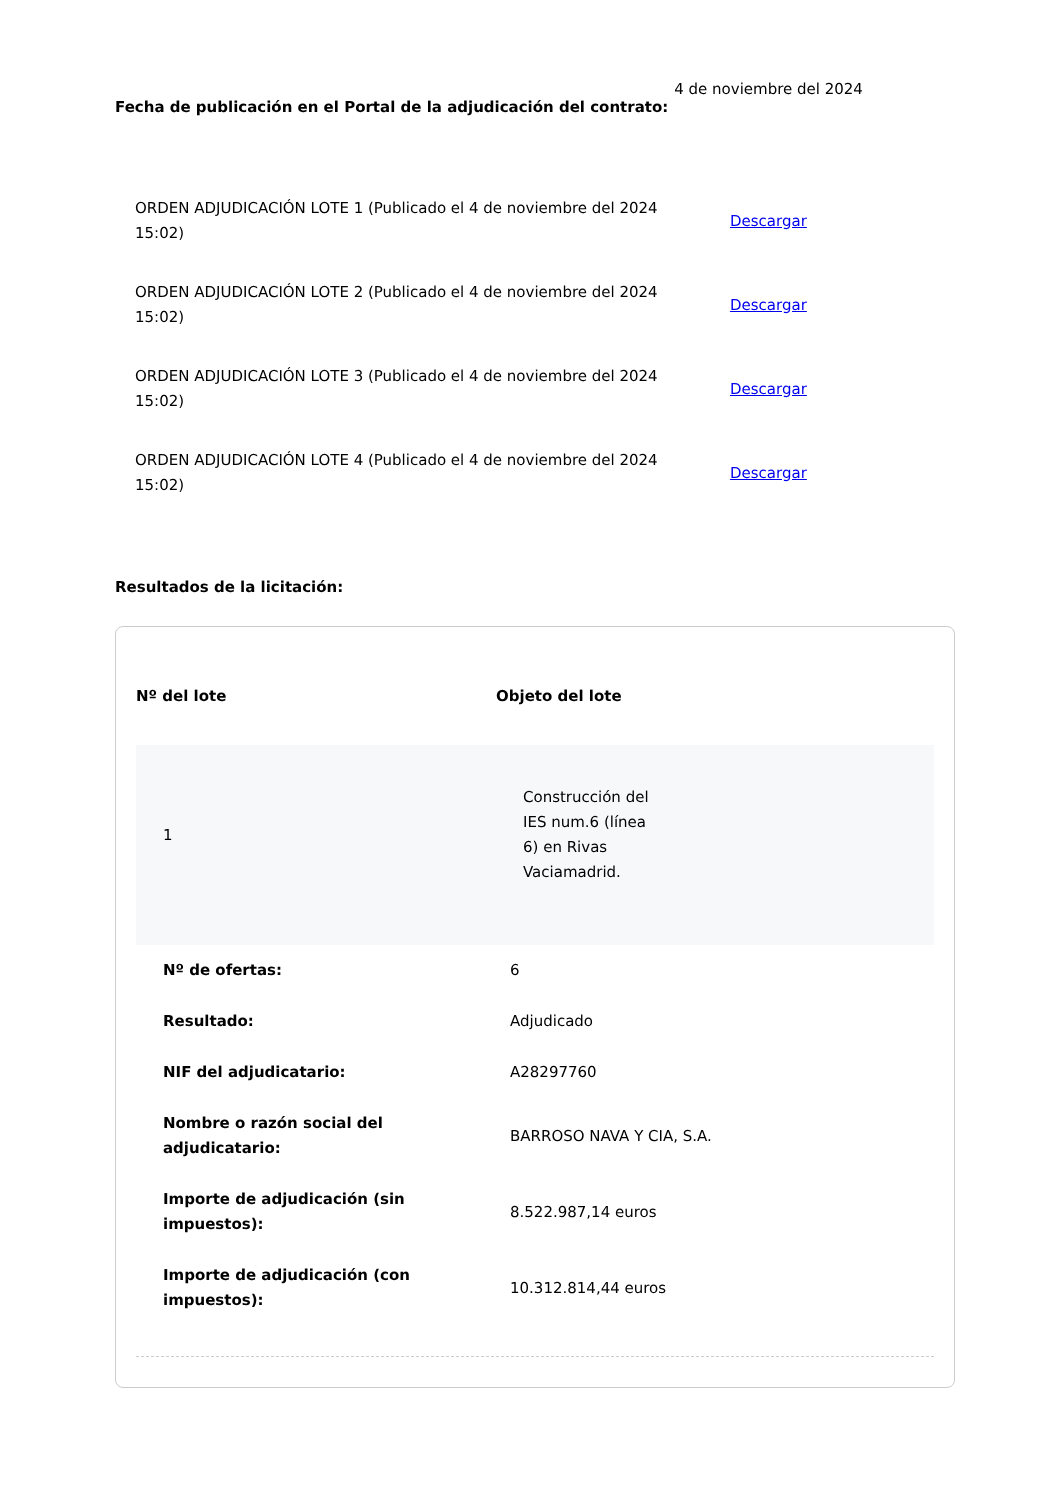Fecha de publicación en el Portal de la adjudicación del contrato: 4 de noviembre del 2024
ORDEN ADJUDICACIÓN LOTE 1 (Publicado el 4 de noviembre del 2024 15:02)
Descargar
ORDEN ADJUDICACIÓN LOTE 2 (Publicado el 4 de noviembre del 2024 15:02)
Descargar
ORDEN ADJUDICACIÓN LOTE 3 (Publicado el 4 de noviembre del 2024 15:02)
Descargar
ORDEN ADJUDICACIÓN LOTE 4 (Publicado el 4 de noviembre del 2024 15:02)
Descargar
Resultados de la licitación:
| Nº del lote | Objeto del lote |
| --- | --- |
| 1 | Construcción del IES num.6 (línea 6) en Rivas Vaciamadrid. |
| Nº de ofertas: | 6 |
| Resultado: | Adjudicado |
| NIF del adjudicatario: | A28297760 |
| Nombre o razón social del adjudicatario: | BARROSO NAVA Y CIA, S.A. |
| Importe de adjudicación (sin impuestos): | 8.522.987,14 euros |
| Importe de adjudicación (con impuestos): | 10.312.814,44 euros |